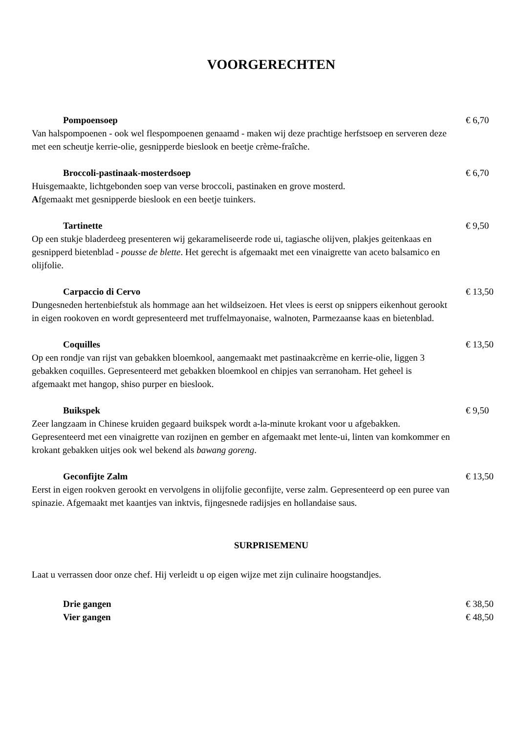VOORGERECHTEN
Pompoensoep € 6,70
Van halspompoenen - ook wel flespompoenen genaamd - maken wij deze prachtige herfstsoep en serveren deze met een scheutje kerrie-olie, gesnipperde bieslook en beetje crème-fraîche.
Broccoli-pastinaak-mosterdsoep € 6,70
Huisgemaakte, lichtgebonden soep van verse broccoli, pastinaken en grove mosterd.
Afgemaakt met gesnipperde bieslook en een beetje tuinkers.
Tartinette € 9,50
Op een stukje bladerdeeg presenteren wij gekarameliseerde rode ui, tagiasche olijven, plakjes geitenkaas en gesnipperd bietenblad - pousse de blette. Het gerecht is afgemaakt met een vinaigrette van aceto balsamico en olijfolie.
Carpaccio di Cervo € 13,50
Dungesneden hertenbiefstuk als hommage aan het wildseizoen. Het vlees is eerst op snippers eikenhout gerookt in eigen rookoven en wordt gepresenteerd met truffelmayonaise, walnoten, Parmezaanse kaas en bietenblad.
Coquilles € 13,50
Op een rondje van rijst van gebakken bloemkool, aangemaakt met pastinaakcrème en kerrie-olie, liggen 3 gebakken coquilles. Gepresenteerd met gebakken bloemkool en chipjes van serranoham. Het geheel is afgemaakt met hangop, shiso purper en bieslook.
Buikspek € 9,50
Zeer langzaam in Chinese kruiden gegaard buikspek wordt a-la-minute krokant voor u afgebakken. Gepresenteerd met een vinaigrette van rozijnen en gember en afgemaakt met lente-ui, linten van komkommer en krokant gebakken uitjes ook wel bekend als bawang goreng.
Geconfijte Zalm € 13,50
Eerst in eigen rookven gerookt en vervolgens in olijfolie geconfijte, verse zalm. Gepresenteerd op een puree van spinazie. Afgemaakt met kaantjes van inktvis, fijngesnede radijsjes en hollandaise saus.
SURPRISEMENU
Laat u verrassen door onze chef. Hij verleidt u op eigen wijze met zijn culinaire hoogstandjes.
Drie gangen € 38,50
Vier gangen € 48,50